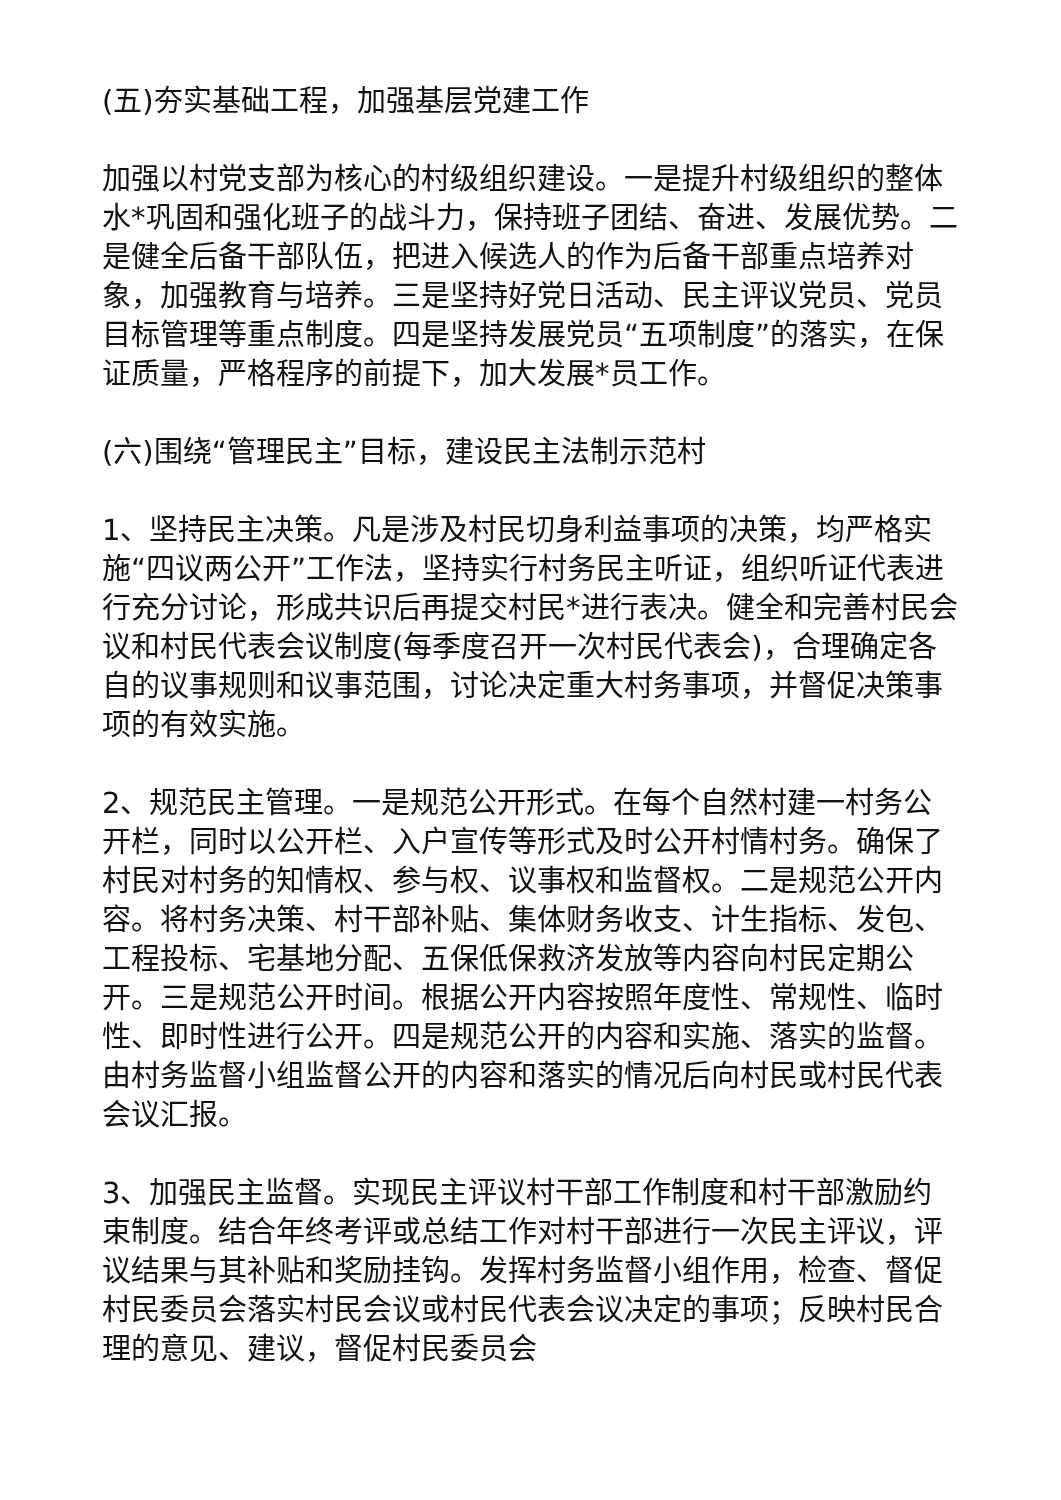(五)夯实基础工程，加强基层党建工作
加强以村党支部为核心的村级组织建设。一是提升村级组织的整体水*巩固和强化班子的战斗力，保持班子团结、奋进、发展优势。二是健全后备干部队伍，把进入候选人的作为后备干部重点培养对象，加强教育与培养。三是坚持好党日活动、民主评议党员、党员目标管理等重点制度。四是坚持发展党员“五项制度”的落实，在保证质量，严格程序的前提下，加大发展*员工作。
(六)围绕“管理民主”目标，建设民主法制示范村
1、坚持民主决策。凡是涉及村民切身利益事项的决策，均严格实施“四议两公开”工作法，坚持实行村务民主听证，组织听证代表进行充分讨论，形成共识后再提交村民*进行表决。健全和完善村民会议和村民代表会议制度(每季度召开一次村民代表会)，合理确定各自的议事规则和议事范围，讨论决定重大村务事项，并督促决策事项的有效实施。
2、规范民主管理。一是规范公开形式。在每个自然村建一村务公开栏，同时以公开栏、入户宣传等形式及时公开村情村务。确保了村民对村务的知情权、参与权、议事权和监督权。二是规范公开内容。将村务决策、村干部补贴、集体财务收支、计生指标、发包、工程投标、宅基地分配、五保低保救济发放等内容向村民定期公开。三是规范公开时间。根据公开内容按照年度性、常规性、临时性、即时性进行公开。四是规范公开的内容和实施、落实的监督。由村务监督小组监督公开的内容和落实的情况后向村民或村民代表会议汇报。
3、加强民主监督。实现民主评议村干部工作制度和村干部激励约束制度。结合年终考评或总结工作对村干部进行一次民主评议，评议结果与其补贴和奖励挂钩。发挥村务监督小组作用，检查、督促村民委员会落实村民会议或村民代表会议决定的事项；反映村民合理的意见、建议，督促村民委员会